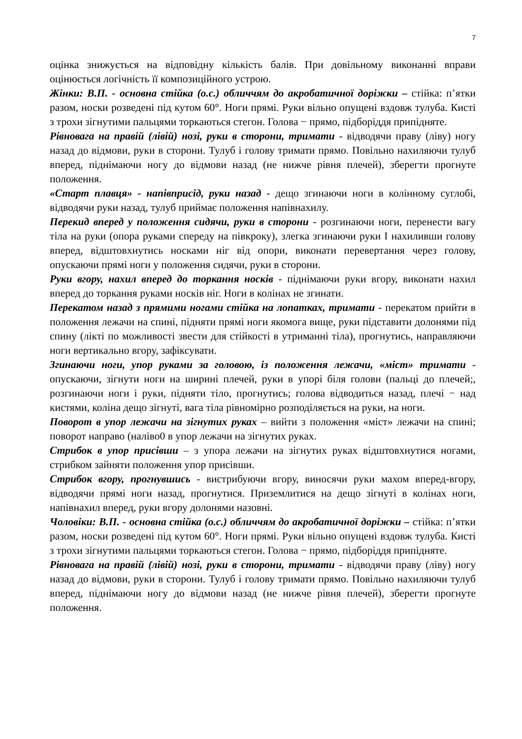7
оцінка знижується на відповідну кількість балів. При довільному виконанні вправи оцінюється логічність її композиційного устрою.
Жінки: В.П. - основна стійка (о.с.) обличчям до акробатичної доріжки – стійка: п’ятки разом, носки розведені під кутом 60°. Ноги прямі. Руки вільно опущені вздовж тулуба. Кисті з трохи зігнутими пальцями торкаються стегон. Голова − прямо, підборіддя припідняте.
Рівновага на правій (лівій) нозі, руки в сторони, тримати - відводячи праву (ліву) ногу назад до відмови, руки в сторони. Тулуб і голову тримати прямо. Повільно нахиляючи тулуб вперед, піднімаючи ногу до відмови назад (не нижче рівня плечей), зберегти прогнуте положення.
«Старт плавця» - напівприсід, руки назад - дещо згинаючи ноги в колінному суглобі, відводячи руки назад, тулуб приймає положення напівнахилу.
Перекид вперед у положення сидячи, руки в сторони - розгинаючи ноги, перенести вагу тіла на руки (опора руками спереду на півкроку), злегка згинаючи руки І нахиливши голову вперед, відштовхнутись носками ніг від опори, виконати перевертання через голову, опускаючи прямі ноги у положення сидячи, руки в сторони.
Руки вгору, нахил вперед до торкання носків - піднімаючи руки вгору, виконати нахил вперед до торкання руками носків ніг. Ноги в колінах не згинати.
Перекатом назад з прямими ногами стійка на лопатках, тримати - перекатом прийти в положення лежачи на спині, підняти прямі ноги якомога вище, руки підставити долонями під спину (лікті по можливості звести для стійкості в утриманні тіла), прогнутись, направляючи ноги вертикально вгору, зафіксувати.
Згинаючи ноги, упор руками за головою, із положення лежачи, «міст» тримати - опускаючи, зігнути ноги на ширині плечей, руки в упорі біля голови (пальці до плечей;, розгинаючи ноги і руки, підняти тіло, прогнутись; голова відводиться назад, плечі − над кистями, коліна дещо зігнуті, вага тіла рівномірно розподіляється на руки, на ноги.
Поворот в упор лежачи на зігнутих руках – вийти з положення «міст» лежачи на спині; поворот направо (наліво0 в упор лежачи на зігнутих руках.
Стрибок в упор присівши – з упора лежачи на зігнутих руках відштовхнутися ногами, стрибком зайняти положення упор присівши.
Стрибок вгору, прогнувшись - вистрибуючи вгору, виносячи руки махом вперед-вгору, відводячи прямі ноги назад, прогнутися. Приземлитися на дещо зігнуті в колінах ноги, напівнахил вперед, руки вгору долонями назовні.
Чоловіки: В.П. - основна стійка (о.с.) обличчям до акробатичної доріжки – стійка: п’ятки разом, носки розведені під кутом 60°. Ноги прямі. Руки вільно опущені вздовж тулуба. Кисті з трохи зігнутими пальцями торкаються стегон. Голова − прямо, підборіддя припідняте.
Рівновага на правій (лівій) нозі, руки в сторони, тримати - відводячи праву (ліву) ногу назад до відмови, руки в сторони. Тулуб і голову тримати прямо. Повільно нахиляючи тулуб вперед, піднімаючи ногу до відмови назад (не нижче рівня плечей), зберегти прогнуте положення.